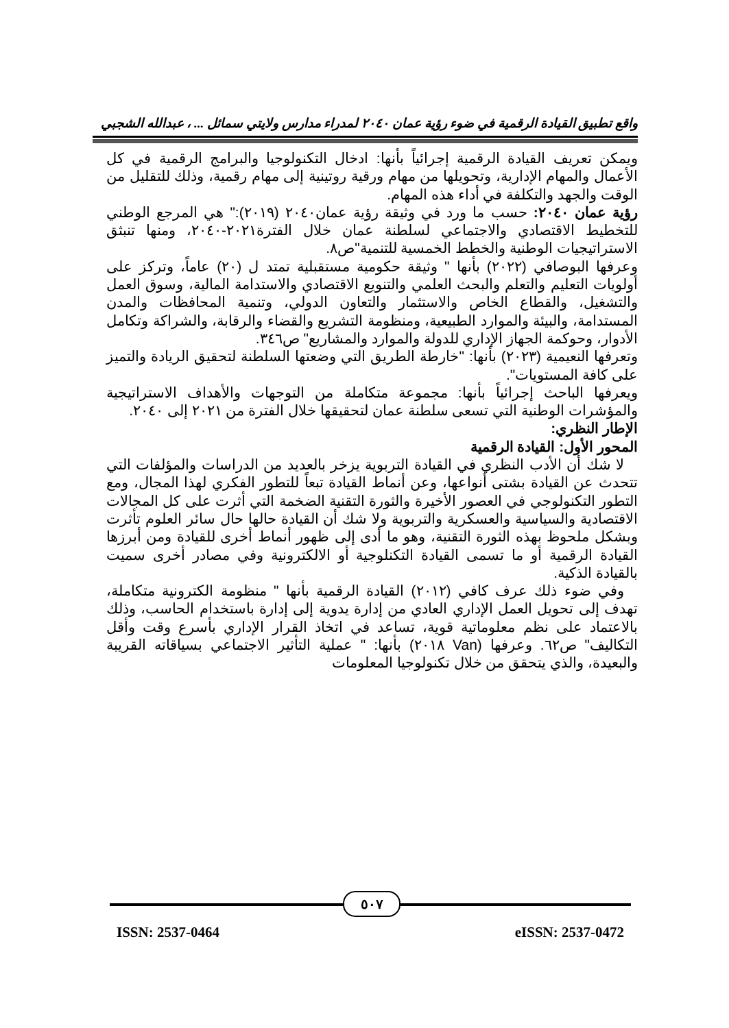واقع تطبيق القيادة الرقمية في ضوء رؤية عمان ٢٠٤٠ لمدراء مدارس ولايتي سمائل ... ، عبدالله الشجبي
ويمكن تعريف القيادة الرقمية إجرائياً بأنها: ادخال التكنولوجيا والبرامج الرقمية في كل الأعمال والمهام الإدارية، وتحويلها من مهام ورقية روتينية إلى مهام رقمية، وذلك للتقليل من الوقت والجهد والتكلفة في أداء هذه المهام.
رؤية عمان ٢٠٤٠: حسب ما ورد في وثيقة رؤية عمان٢٠٤٠ (٢٠١٩):" هي المرجع الوطني للتخطيط الاقتصادي والاجتماعي لسلطنة عمان خلال الفترة٢٠٢١-٢٠٤٠، ومنها تنبثق الاستراتيجيات الوطنية والخطط الخمسية للتنمية"ص٨.
وعرفها البوصافي (٢٠٢٢) بأنها " وثيقة حكومية مستقبلية تمتد ل (٢٠) عاماً، وتركز على أولويات التعليم والتعلم والبحث العلمي والتنويع الاقتصادي والاستدامة المالية، وسوق العمل والتشغيل، والقطاع الخاص والاستثمار والتعاون الدولي، وتنمية المحافظات والمدن المستدامة، والبيئة والموارد الطبيعية، ومنظومة التشريع والقضاء والرقابة، والشراكة وتكامل الأدوار، وحوكمة الجهاز الإداري للدولة والموارد والمشاريع" ص٣٤٦.
وتعرفها النعيمية (٢٠٢٣) بأنها: "خارطة الطريق التي وضعتها السلطنة لتحقيق الريادة والتميز على كافة المستويات".
ويعرفها الباحث إجرائياً بأنها: مجموعة متكاملة من التوجهات والأهداف الاستراتيجية والمؤشرات الوطنية التي تسعى سلطنة عمان لتحقيقها خلال الفترة من ٢٠٢١ إلى ٢٠٤٠.
الإطار النظري:
المحور الأول: القيادة الرقمية
لا شك أن الأدب النظري في القيادة التربوية يزخر بالعديد من الدراسات والمؤلفات التي تتحدث عن القيادة بشتى أنواعها، وعن أنماط القيادة تبعاً للتطور الفكري لهذا المجال، ومع التطور التكنولوجي في العصور الأخيرة والثورة التقنية الضخمة التي أثرت على كل المجالات الاقتصادية والسياسية والعسكرية والتربوية ولا شك أن القيادة حالها حال سائر العلوم تأثرت وبشكل ملحوظ بهذه الثورة التقنية، وهو ما أدى إلى ظهور أنماط أخرى للقيادة ومن أبرزها القيادة الرقمية أو ما تسمى القيادة التكنلوجية أو الالكترونية وفي مصادر أخرى سميت بالقيادة الذكية.
وفي ضوء ذلك عرف كافي (٢٠١٢) القيادة الرقمية بأنها " منظومة الكترونية متكاملة، تهدف إلى تحويل العمل الإداري العادي من إدارة يدوية إلى إدارة باستخدام الحاسب، وذلك بالاعتماد على نظم معلوماتية قوية، تساعد في اتخاذ القرار الإداري بأسرع وقت وأقل التكاليف" ص٦٢. وعرفها (Van ٢٠١٨) بأنها: " عملية التأثير الاجتماعي بسياقاته القريبة والبعيدة، والذي يتحقق من خلال تكنولوجيا المعلومات
٥٠٧
ISSN: 2537-0464 eISSN: 2537-0472